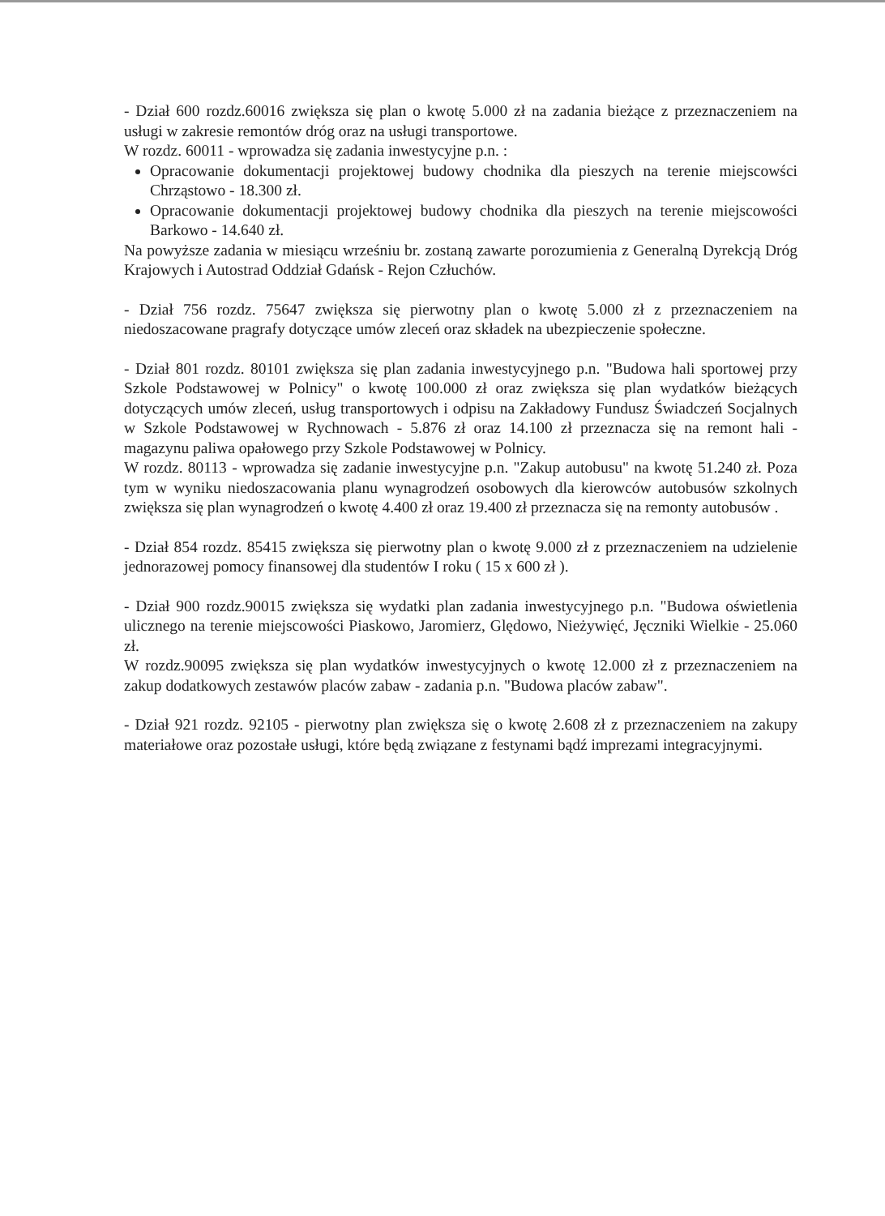- Dział 600 rozdz.60016 zwiększa się plan o kwotę 5.000 zł na zadania bieżące z przeznaczeniem na usługi w zakresie remontów dróg oraz na usługi transportowe.
W rozdz. 60011 - wprowadza się zadania inwestycyjne p.n. :
Opracowanie dokumentacji projektowej budowy chodnika dla pieszych na terenie miejscowści Chrząstowo - 18.300 zł.
Opracowanie dokumentacji projektowej budowy chodnika dla pieszych na terenie miejscowości Barkowo - 14.640 zł.
Na powyższe zadania w miesiącu wrześniu br. zostaną zawarte porozumienia z Generalną Dyrekcją Dróg Krajowych i Autostrad Oddział Gdańsk - Rejon Człuchów.
- Dział 756 rozdz. 75647 zwiększa się pierwotny plan o kwotę 5.000 zł z przeznaczeniem na niedoszacowane pragrafy dotyczące umów zleceń oraz składek na ubezpieczenie społeczne.
- Dział 801 rozdz. 80101 zwiększa się plan zadania inwestycyjnego p.n. "Budowa hali sportowej przy Szkole Podstawowej w Polnicy" o kwotę 100.000 zł oraz zwiększa się plan wydatków bieżących dotyczących umów zleceń, usług transportowych i odpisu na Zakładowy Fundusz Świadczeń Socjalnych w Szkole Podstawowej w Rychnowach - 5.876 zł oraz 14.100 zł przeznacza się na remont hali - magazynu paliwa opałowego przy Szkole Podstawowej w Polnicy.
W rozdz. 80113 - wprowadza się zadanie inwestycyjne p.n. "Zakup autobusu" na kwotę 51.240 zł. Poza tym w wyniku niedoszacowania planu wynagrodzeń osobowych dla kierowców autobusów szkolnych zwiększa się plan wynagrodzeń o kwotę 4.400 zł oraz 19.400 zł przeznacza się na remonty autobusów .
- Dział 854 rozdz. 85415 zwiększa się pierwotny plan o kwotę 9.000 zł z przeznaczeniem na udzielenie jednorazowej pomocy finansowej dla studentów I roku ( 15 x 600 zł ).
- Dział 900 rozdz.90015 zwiększa się wydatki plan zadania inwestycyjnego p.n. "Budowa oświetlenia ulicznego na terenie miejscowości Piaskowo, Jaromierz, Ględowo, Nieżywięć, Jęczniki Wielkie - 25.060 zł.
W rozdz.90095 zwiększa się plan wydatków inwestycyjnych o kwotę 12.000 zł z przeznaczeniem na zakup dodatkowych zestawów placów zabaw - zadania p.n. "Budowa placów zabaw".
- Dział 921 rozdz. 92105 - pierwotny plan zwiększa się o kwotę 2.608 zł z przeznaczeniem na zakupy materiałowe oraz pozostałe usługi, które będą związane z festynami bądź imprezami integracyjnymi.